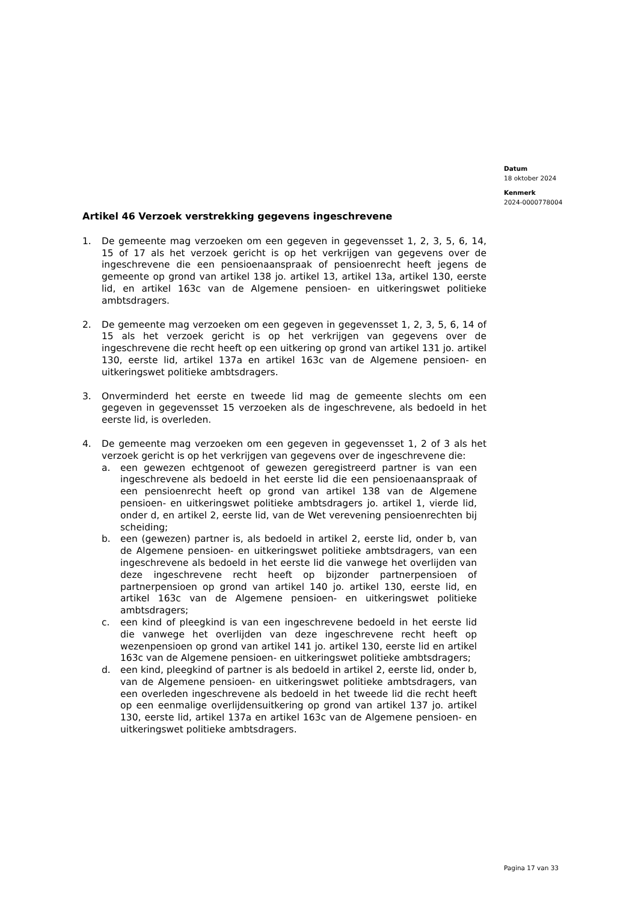Datum
18 oktober 2024
Kenmerk
2024-0000778004
Artikel 46 Verzoek verstrekking gegevens ingeschrevene
1. De gemeente mag verzoeken om een gegeven in gegevensset 1, 2, 3, 5, 6, 14, 15 of 17 als het verzoek gericht is op het verkrijgen van gegevens over de ingeschrevene die een pensioenaanspraak of pensioenrecht heeft jegens de gemeente op grond van artikel 138 jo. artikel 13, artikel 13a, artikel 130, eerste lid, en artikel 163c van de Algemene pensioen- en uitkeringswet politieke ambtsdragers.
2. De gemeente mag verzoeken om een gegeven in gegevensset 1, 2, 3, 5, 6, 14 of 15 als het verzoek gericht is op het verkrijgen van gegevens over de ingeschrevene die recht heeft op een uitkering op grond van artikel 131 jo. artikel 130, eerste lid, artikel 137a en artikel 163c van de Algemene pensioen- en uitkeringswet politieke ambtsdragers.
3. Onverminderd het eerste en tweede lid mag de gemeente slechts om een gegeven in gegevensset 15 verzoeken als de ingeschrevene, als bedoeld in het eerste lid, is overleden.
4. De gemeente mag verzoeken om een gegeven in gegevensset 1, 2 of 3 als het verzoek gericht is op het verkrijgen van gegevens over de ingeschrevene die:
a. een gewezen echtgenoot of gewezen geregistreerd partner is van een ingeschrevene als bedoeld in het eerste lid die een pensioenaanspraak of een pensioenrecht heeft op grond van artikel 138 van de Algemene pensioen- en uitkeringswet politieke ambtsdragers jo. artikel 1, vierde lid, onder d, en artikel 2, eerste lid, van de Wet verevening pensioenrechten bij scheiding;
b. een (gewezen) partner is, als bedoeld in artikel 2, eerste lid, onder b, van de Algemene pensioen- en uitkeringswet politieke ambtsdragers, van een ingeschrevene als bedoeld in het eerste lid die vanwege het overlijden van deze ingeschrevene recht heeft op bijzonder partnerpensioen of partnerpensioen op grond van artikel 140 jo. artikel 130, eerste lid, en artikel 163c van de Algemene pensioen- en uitkeringswet politieke ambtsdragers;
c. een kind of pleegkind is van een ingeschrevene bedoeld in het eerste lid die vanwege het overlijden van deze ingeschrevene recht heeft op wezenpensioen op grond van artikel 141 jo. artikel 130, eerste lid en artikel 163c van de Algemene pensioen- en uitkeringswet politieke ambtsdragers;
d. een kind, pleegkind of partner is als bedoeld in artikel 2, eerste lid, onder b, van de Algemene pensioen- en uitkeringswet politieke ambtsdragers, van een overleden ingeschrevene als bedoeld in het tweede lid die recht heeft op een eenmalige overlijdensuitkering op grond van artikel 137 jo. artikel 130, eerste lid, artikel 137a en artikel 163c van de Algemene pensioen- en uitkeringswet politieke ambtsdragers.
Pagina 17 van 33